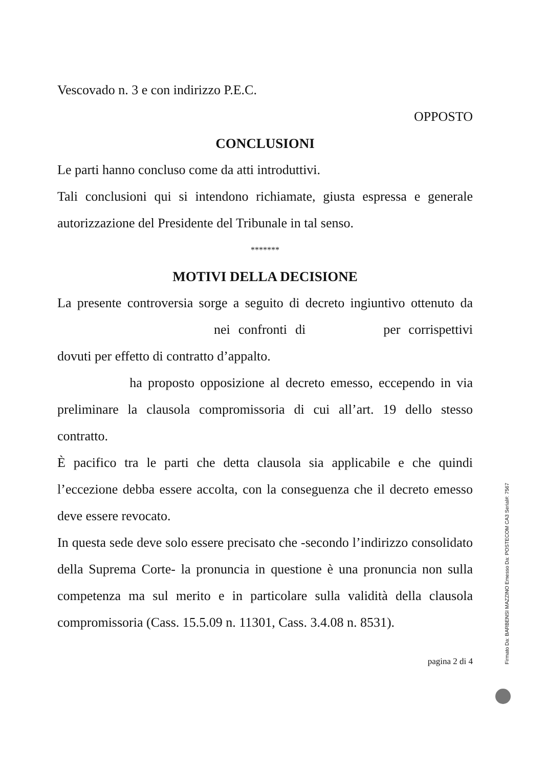Vescovado n. 3 e con indirizzo P.E.C.
OPPOSTO
CONCLUSIONI
Le parti hanno concluso come da atti introduttivi.
Tali conclusioni qui si intendono richiamate, giusta espressa e generale autorizzazione del Presidente del Tribunale in tal senso.
*******
MOTIVI DELLA DECISIONE
La presente controversia sorge a seguito di decreto ingiuntivo ottenuto da nei confronti di per corrispettivi dovuti per effetto di contratto d’appalto.
ha proposto opposizione al decreto emesso, eccependo in via preliminare la clausola compromissoria di cui all’art. 19 dello stesso contratto.
È pacifico tra le parti che detta clausola sia applicabile e che quindi l’eccezione debba essere accolta, con la conseguenza che il decreto emesso deve essere revocato.
In questa sede deve solo essere precisato che -secondo l’indirizzo consolidato della Suprema Corte- la pronuncia in questione è una pronuncia non sulla competenza ma sul merito e in particolare sulla validità della clausola compromissoria (Cass. 15.5.09 n. 11301, Cass. 3.4.08 n. 8531).
pagina 2 di 4
Firmato Da: BARBENSI MAZZINO Emesso Da: POSTECOM CA3 Serial#: 7567